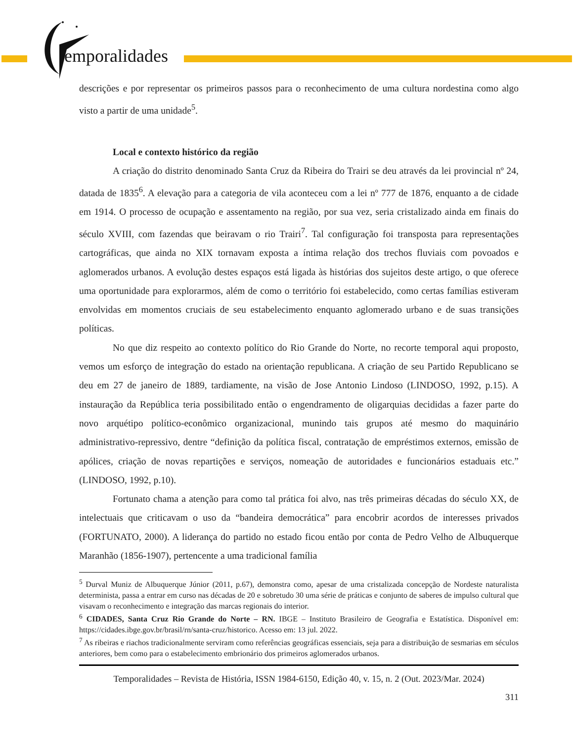emporalidades
descrições e por representar os primeiros passos para o reconhecimento de uma cultura nordestina como algo visto a partir de uma unidade<sup>5</sup>.
Local e contexto histórico da região
A criação do distrito denominado Santa Cruz da Ribeira do Trairi se deu através da lei provincial nº 24, datada de 1835<sup>6</sup>. A elevação para a categoria de vila aconteceu com a lei nº 777 de 1876, enquanto a de cidade em 1914. O processo de ocupação e assentamento na região, por sua vez, seria cristalizado ainda em finais do século XVIII, com fazendas que beiravam o rio Trairi<sup>7</sup>. Tal configuração foi transposta para representações cartográficas, que ainda no XIX tornavam exposta a íntima relação dos trechos fluviais com povoados e aglomerados urbanos. A evolução destes espaços está ligada às histórias dos sujeitos deste artigo, o que oferece uma oportunidade para explorarmos, além de como o território foi estabelecido, como certas famílias estiveram envolvidas em momentos cruciais de seu estabelecimento enquanto aglomerado urbano e de suas transições políticas.
No que diz respeito ao contexto político do Rio Grande do Norte, no recorte temporal aqui proposto, vemos um esforço de integração do estado na orientação republicana. A criação de seu Partido Republicano se deu em 27 de janeiro de 1889, tardiamente, na visão de Jose Antonio Lindoso (LINDOSO, 1992, p.15). A instauração da República teria possibilitado então o engendramento de oligarquias decididas a fazer parte do novo arquétipo político-econômico organizacional, munindo tais grupos até mesmo do maquinário administrativo-repressivo, dentre “definição da política fiscal, contratação de empréstimos externos, emissão de apólices, criação de novas repartições e serviços, nomeação de autoridades e funcionários estaduais etc.” (LINDOSO, 1992, p.10).
Fortunato chama a atenção para como tal prática foi alvo, nas três primeiras décadas do século XX, de intelectuais que criticavam o uso da “bandeira democrática” para encobrir acordos de interesses privados (FORTUNATO, 2000). A liderança do partido no estado ficou então por conta de Pedro Velho de Albuquerque Maranhão (1856-1907), pertencente a uma tradicional família
<sup>5</sup> Durval Muniz de Albuquerque Júnior (2011, p.67), demonstra como, apesar de uma cristalizada concepção de Nordeste naturalista determinista, passa a entrar em curso nas décadas de 20 e sobretudo 30 uma série de práticas e conjunto de saberes de impulso cultural que visavam o reconhecimento e integração das marcas regionais do interior.
<sup>6</sup> CIDADES, Santa Cruz Rio Grande do Norte – RN. IBGE – Instituto Brasileiro de Geografia e Estatística. Disponível em: https://cidades.ibge.gov.br/brasil/rn/santa-cruz/historico. Acesso em: 13 jul. 2022.
<sup>7</sup> As ribeiras e riachos tradicionalmente serviram como referências geográficas essenciais, seja para a distribuição de sesmarias em séculos anteriores, bem como para o estabelecimento embrionário dos primeiros aglomerados urbanos.
Temporalidades – Revista de História, ISSN 1984-6150, Edição 40, v. 15, n. 2 (Out. 2023/Mar. 2024)
311